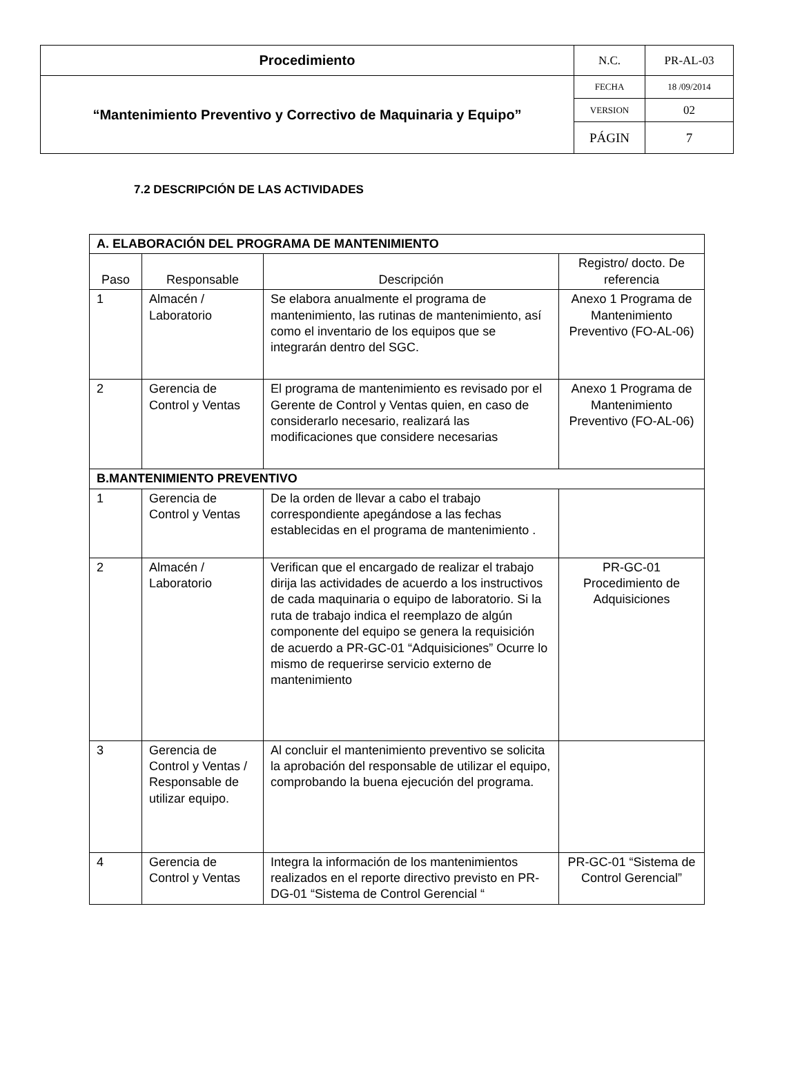| Procedimiento | N.C. | PR-AL-03 |
| “Mantenimiento Preventivo y Correctivo de Maquinaria y Equipo” | FECHA | 18 /09/2014 |
| | VERSION | 02 |
| | PÁGIN | 7 |
7.2 DESCRIPCIÓN DE LAS ACTIVIDADES
| A. ELABORACIÓN DEL PROGRAMA DE MANTENIMIENTO | | | |
| Paso | Responsable | Descripción | Registro/ docto. De referencia |
| 1 | Almacén / Laboratorio | Se elabora anualmente el programa de mantenimiento, las rutinas de mantenimiento, así como el inventario de los equipos que se integrarán dentro del SGC. | Anexo 1 Programa de Mantenimiento Preventivo (FO-AL-06) |
| 2 | Gerencia de Control y Ventas | El programa de mantenimiento es revisado por el Gerente de Control y Ventas quien, en caso de considerarlo necesario, realizará las modificaciones que considere necesarias | Anexo 1 Programa de Mantenimiento Preventivo (FO-AL-06) |
| B.MANTENIMIENTO PREVENTIVO | | | |
| 1 | Gerencia de Control y Ventas | De la orden de llevar a cabo el trabajo correspondiente apegándose a las fechas establecidas en el programa de mantenimiento . | |
| 2 | Almacén / Laboratorio | Verifican que el encargado de realizar el trabajo dirija las actividades de acuerdo a los instructivos de cada maquinaria o equipo de laboratorio. Si la ruta de trabajo indica el reemplazo de algún componente del equipo se genera la requisición de acuerdo a PR-GC-01 “Adquisiciones” Ocurre lo mismo de requerirse servicio externo de mantenimiento | PR-GC-01 Procedimiento de Adquisiciones |
| 3 | Gerencia de Control y Ventas / Responsable de utilizar equipo. | Al concluir el mantenimiento preventivo se solicita la aprobación del responsable de utilizar el equipo, comprobando la buena ejecución del programa. | |
| 4 | Gerencia de Control y Ventas | Integra la información de los mantenimientos realizados en el reporte directivo previsto en PR-DG-01 “Sistema de Control Gerencial “ | PR-GC-01 “Sistema de Control Gerencial” |